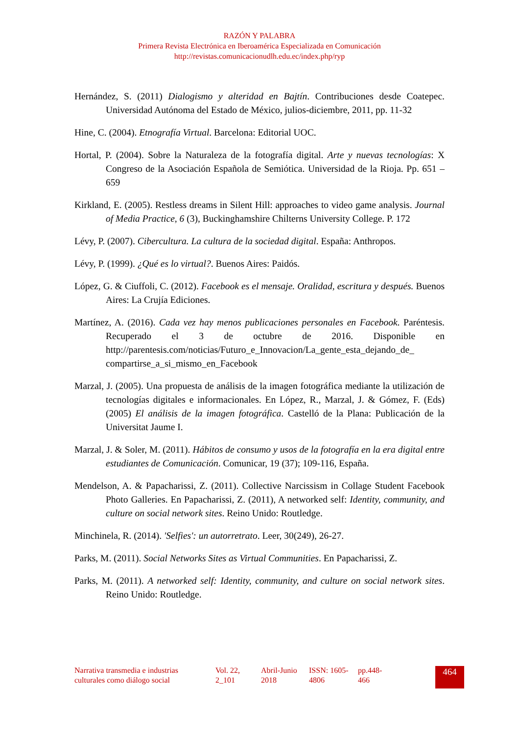RAZÓN Y PALABRA
Primera Revista Electrónica en Iberoamérica Especializada en Comunicación
http://revistas.comunicacionudlh.edu.ec/index.php/ryp
Hernández, S. (2011) Dialogismo y alteridad en Bajtín. Contribuciones desde Coatepec. Universidad Autónoma del Estado de México, julios-diciembre, 2011, pp. 11-32
Hine, C. (2004). Etnografía Virtual. Barcelona: Editorial UOC.
Hortal, P. (2004). Sobre la Naturaleza de la fotografía digital. Arte y nuevas tecnologías: X Congreso de la Asociación Española de Semiótica. Universidad de la Rioja. Pp. 651 – 659
Kirkland, E. (2005). Restless dreams in Silent Hill: approaches to video game analysis. Journal of Media Practice, 6 (3), Buckinghamshire Chilterns University College. P. 172
Lévy, P. (2007). Cibercultura. La cultura de la sociedad digital. España: Anthropos.
Lévy, P. (1999). ¿Qué es lo virtual?. Buenos Aires: Paidós.
López, G. & Ciuffoli, C. (2012). Facebook es el mensaje. Oralidad, escritura y después. Buenos Aires: La Crujía Ediciones.
Martínez, A. (2016). Cada vez hay menos publicaciones personales en Facebook. Paréntesis. Recuperado el 3 de octubre de 2016. Disponible en http://parentesis.com/noticias/Futuro_e_Innovacion/La_gente_esta_dejando_de_ compartirse_a_si_mismo_en_Facebook
Marzal, J. (2005). Una propuesta de análisis de la imagen fotográfica mediante la utilización de tecnologías digitales e informacionales. En López, R., Marzal, J. & Gómez, F. (Eds) (2005) El análisis de la imagen fotográfica. Castelló de la Plana: Publicación de la Universitat Jaume I.
Marzal, J. & Soler, M. (2011). Hábitos de consumo y usos de la fotografía en la era digital entre estudiantes de Comunicación. Comunicar, 19 (37); 109-116, España.
Mendelson, A. & Papacharissi, Z. (2011). Collective Narcissism in Collage Student Facebook Photo Galleries. En Papacharissi, Z. (2011), A networked self: Identity, community, and culture on social network sites. Reino Unido: Routledge.
Minchinela, R. (2014). 'Selfies': un autorretrato. Leer, 30(249), 26-27.
Parks, M. (2011). Social Networks Sites as Virtual Communities. En Papacharissi, Z.
Parks, M. (2011). A networked self: Identity, community, and culture on social network sites. Reino Unido: Routledge.
Narrativa transmedia e industrias culturales como diálogo social
Vol. 22, 2_101
Abril-Junio 2018
ISSN: 1605-4806
pp.448-466
464